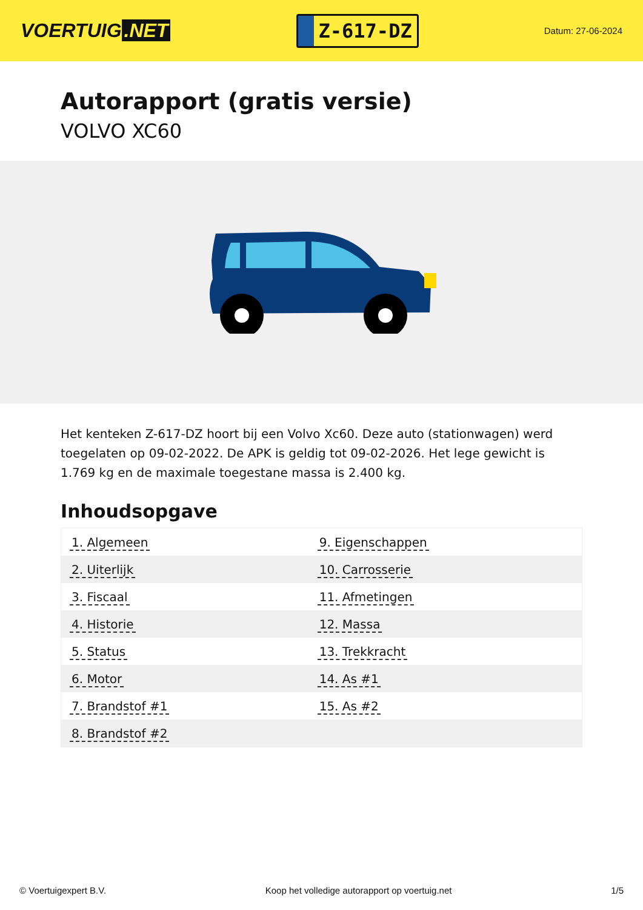VOERTUIG.NET
Z-617-DZ
Datum: 27-06-2024
Autorapport (gratis versie)
VOLVO XC60
Het kenteken Z-617-DZ hoort bij een Volvo Xc60. Deze auto (stationwagen) werd toegelaten op 09-02-2022. De APK is geldig tot 09-02-2026. Het lege gewicht is 1.769 kg en de maximale toegestane massa is 2.400 kg.
Inhoudsopgave
| 1. Algemeen | 9. Eigenschappen |
| 2. Uiterlijk | 10. Carrosserie |
| 3. Fiscaal | 11. Afmetingen |
| 4. Historie | 12. Massa |
| 5. Status | 13. Trekkracht |
| 6. Motor | 14. As #1 |
| 7. Brandstof #1 | 15. As #2 |
| 8. Brandstof #2 | |
© Voertuigexpert B.V. Koop het volledige autorapport op voertuig.net 1/5